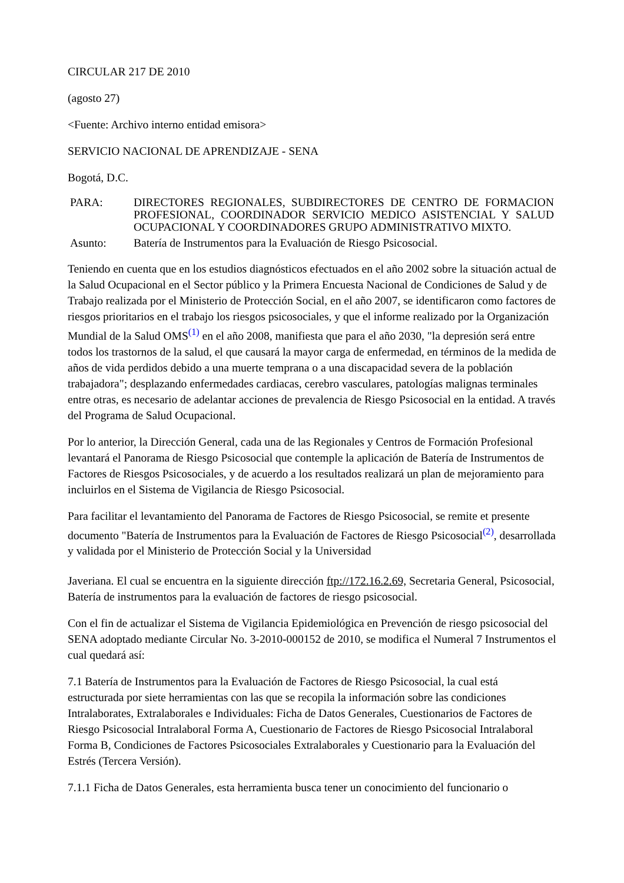CIRCULAR 217 DE 2010
(agosto 27)
<Fuente: Archivo interno entidad emisora>
SERVICIO NACIONAL DE APRENDIZAJE - SENA
Bogotá, D.C.
| PARA: | DIRECTORES REGIONALES, SUBDIRECTORES DE CENTRO DE FORMACION PROFESIONAL, COORDINADOR SERVICIO MEDICO ASISTENCIAL Y SALUD OCUPACIONAL Y COORDINADORES GRUPO ADMINISTRATIVO MIXTO. |
| Asunto: | Batería de Instrumentos para la Evaluación de Riesgo Psicosocial. |
Teniendo en cuenta que en los estudios diagnósticos efectuados en el año 2002 sobre la situación actual de la Salud Ocupacional en el Sector público y la Primera Encuesta Nacional de Condiciones de Salud y de Trabajo realizada por el Ministerio de Protección Social, en el año 2007, se identificaron como factores de riesgos prioritarios en el trabajo los riesgos psicosociales, y que el informe realizado por la Organización Mundial de la Salud OMS<sup>(1)</sup> en el año 2008, manifiesta que para el año 2030, "la depresión será entre todos los trastornos de la salud, el que causará la mayor carga de enfermedad, en términos de la medida de años de vida perdidos debido a una muerte temprana o a una discapacidad severa de la población trabajadora"; desplazando enfermedades cardiacas, cerebro vasculares, patologías malignas terminales entre otras, es necesario de adelantar acciones de prevalencia de Riesgo Psicosocial en la entidad. A través del Programa de Salud Ocupacional.
Por lo anterior, la Dirección General, cada una de las Regionales y Centros de Formación Profesional levantará el Panorama de Riesgo Psicosocial que contemple la aplicación de Batería de Instrumentos de Factores de Riesgos Psicosociales, y de acuerdo a los resultados realizará un plan de mejoramiento para incluirlos en el Sistema de Vigilancia de Riesgo Psicosocial.
Para facilitar el levantamiento del Panorama de Factores de Riesgo Psicosocial, se remite et presente documento "Batería de Instrumentos para la Evaluación de Factores de Riesgo Psicosocial<sup>(2)</sup>, desarrollada y validada por el Ministerio de Protección Social y la Universidad
Javeriana. El cual se encuentra en la siguiente dirección ftp://172.16.2.69, Secretaria General, Psicosocial, Batería de instrumentos para la evaluación de factores de riesgo psicosocial.
Con el fin de actualizar el Sistema de Vigilancia Epidemiológica en Prevención de riesgo psicosocial del SENA adoptado mediante Circular No. 3-2010-000152 de 2010, se modifica el Numeral 7 Instrumentos el cual quedará así:
7.1 Batería de Instrumentos para la Evaluación de Factores de Riesgo Psicosocial, la cual está estructurada por siete herramientas con las que se recopila la información sobre las condiciones Intralaborates, Extralaborales e Individuales: Ficha de Datos Generales, Cuestionarios de Factores de Riesgo Psicosocial Intralaboral Forma A, Cuestionario de Factores de Riesgo Psicosocial Intralaboral Forma B, Condiciones de Factores Psicosociales Extralaborales y Cuestionario para la Evaluación del Estrés (Tercera Versión).
7.1.1 Ficha de Datos Generales, esta herramienta busca tener un conocimiento del funcionario o